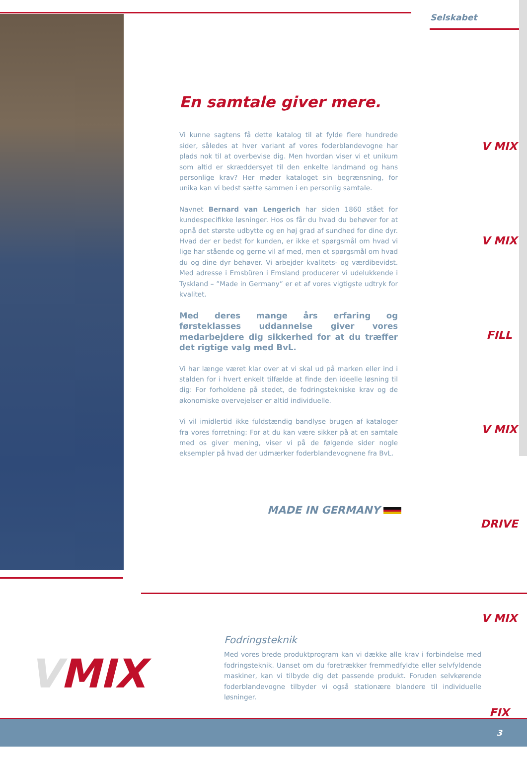Selskabet
En samtale giver mere.
Vi kunne sagtens få dette katalog til at fylde flere hundrede sider, således at hver variant af vores foderblandevogne har plads nok til at overbevise dig. Men hvordan viser vi et unikum som altid er skræddersyet til den enkelte landmand og hans personlige krav? Her møder kataloget sin begrænsning, for unika kan vi bedst sætte sammen i en personlig samtale.
Navnet Bernard van Lengerich har siden 1860 stået for kundespecifikke løsninger. Hos os får du hvad du behøver for at opnå det største udbytte og en høj grad af sundhed for dine dyr. Hvad der er bedst for kunden, er ikke et spørgsmål om hvad vi lige har stående og gerne vil af med, men et spørgsmål om hvad du og dine dyr behøver. Vi arbejder kvalitets- og værdibevidst. Med adresse i Emsbüren i Emsland producerer vi udelukkende i Tyskland – ”Made in Germany” er et af vores vigtigste udtryk for kvalitet.
Med deres mange års erfaring og førsteklasses uddannelse giver vores medarbejdere dig sikkerhed for at du træffer det rigtige valg med BvL.
Vi har længe været klar over at vi skal ud på marken eller ind i stalden for i hvert enkelt tilfælde at finde den ideelle løsning til dig: For forholdene på stedet, de fodringstekniske krav og de økonomiske overvejelser er altid individuelle.
Vi vil imidlertid ikke fuldstændig bandlyse brugen af kataloger fra vores forretning: For at du kan være sikker på at en samtale med os giver mening, viser vi på de følgende sider nogle eksempler på hvad der udmærker foderblandevognene fra BvL.
MADE IN GERMANY
V MIX
V MIX FILL
V MIX DRIVE
V MIX FIX
VMIX
Fodringsteknik
Med vores brede produktprogram kan vi dække alle krav i forbindelse med fodringsteknik. Uanset om du foretrækker fremmedfyldte eller selvfyldende maskiner, kan vi tilbyde dig det passende produkt. Foruden selvkørende foderblandevogne tilbyder vi også stationære blandere til individuelle løsninger.
3